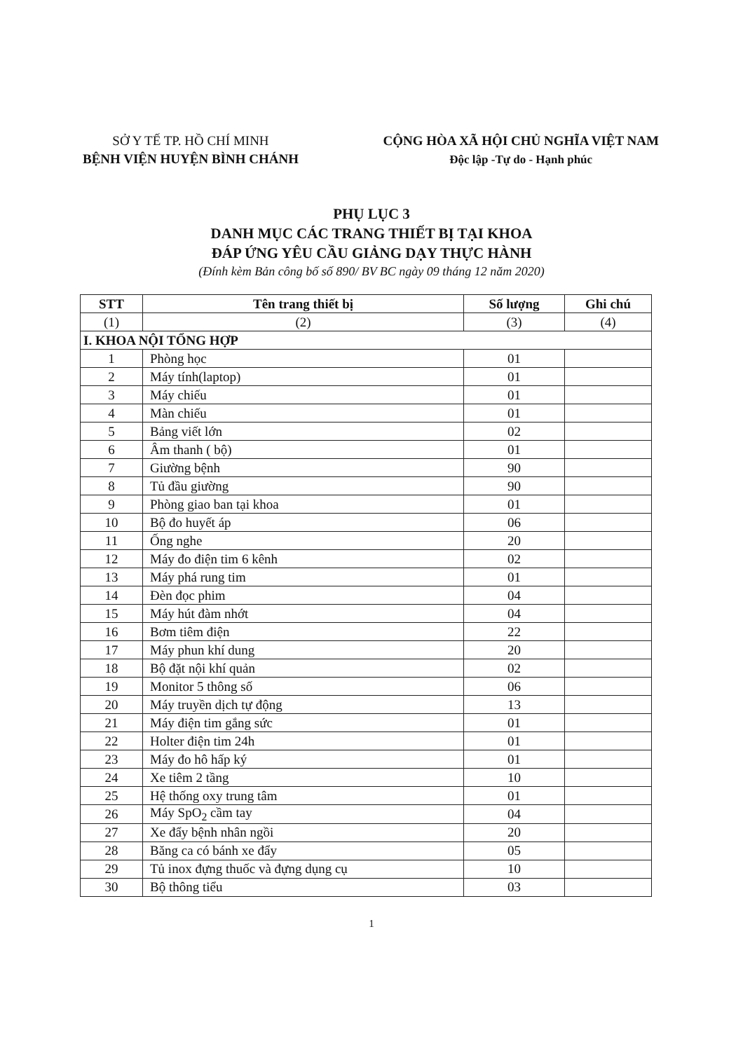SỞ Y TẾ TP. HỒ CHÍ MINH
BỆNH VIỆN HUYỆN BÌNH CHÁNH
CỘNG HÒA XÃ HỘI CHỦ NGHĨA VIỆT NAM
Độc lập -Tự do - Hạnh phúc
PHỤ LỤC 3
DANH MỤC CÁC TRANG THIẾT BỊ TẠI KHOA
ĐÁP ỨNG YÊU CẦU GIẢNG DẠY THỰC HÀNH
(Đính kèm Bản công bố số 890/ BV BC ngày 09 tháng 12 năm 2020)
| STT | Tên trang thiết bị | Số lượng | Ghi chú |
| --- | --- | --- | --- |
| (1) | (2) | (3) | (4) |
| I. KHOA NỘI TỔNG HỢP | | | |
| 1 | Phòng học | 01 | |
| 2 | Máy tính(laptop) | 01 | |
| 3 | Máy chiếu | 01 | |
| 4 | Màn chiếu | 01 | |
| 5 | Bảng viết lớn | 02 | |
| 6 | Âm thanh ( bộ) | 01 | |
| 7 | Giường bệnh | 90 | |
| 8 | Tủ đầu giường | 90 | |
| 9 | Phòng giao ban tại khoa | 01 | |
| 10 | Bộ đo huyết áp | 06 | |
| 11 | Ống nghe | 20 | |
| 12 | Máy đo điện tim 6 kênh | 02 | |
| 13 | Máy phá rung tim | 01 | |
| 14 | Đèn đọc phim | 04 | |
| 15 | Máy hút đàm nhớt | 04 | |
| 16 | Bơm tiêm điện | 22 | |
| 17 | Máy phun khí dung | 20 | |
| 18 | Bộ đặt nội khí quản | 02 | |
| 19 | Monitor 5 thông số | 06 | |
| 20 | Máy truyền dịch tự động | 13 | |
| 21 | Máy điện tim gắng sức | 01 | |
| 22 | Holter điện tim 24h | 01 | |
| 23 | Máy đo hô hấp ký | 01 | |
| 24 | Xe tiêm 2 tầng | 10 | |
| 25 | Hệ thống oxy trung tâm | 01 | |
| 26 | Máy SpO<sub>2</sub> cầm tay | 04 | |
| 27 | Xe đẩy bệnh nhân ngồi | 20 | |
| 28 | Băng ca có bánh xe đẩy | 05 | |
| 29 | Tủ inox đựng thuốc và đựng dụng cụ | 10 | |
| 30 | Bộ thông tiểu | 03 | |
1